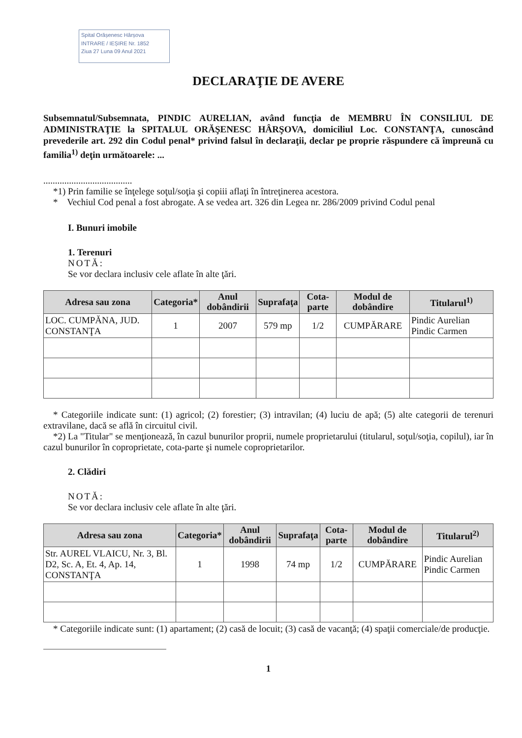Spital Orășenesc Hârșova
INTRARE / IEȘIRE Nr. 1852
Ziua 27 Luna 09 Anul 2021
DECLARAŢIE DE AVERE
Subsemnatul/Subsemnata, PINDIC AURELIAN, având funcţia de MEMBRU ÎN CONSILIUL DE ADMINISTRAŢIE la SPITALUL ORĂŞENESC HÂRŞOVA, domiciliul Loc. CONSTANŢA, cunoscând prevederile art. 292 din Codul penal* privind falsul în declaraţii, declar pe proprie răspundere că împreună cu familia<sup>1)</sup> deţin următoarele: ...
......................................
*1) Prin familie se înţelege soţul/soţia şi copiii aflaţi în întreţinerea acestora.
* Vechiul Cod penal a fost abrogate. A se vedea art. 326 din Legea nr. 286/2009 privind Codul penal
I. Bunuri imobile
1. Terenuri
NOTĂ:
Se vor declara inclusiv cele aflate în alte ţări.
| Adresa sau zona | Categoria* | Anul dobândirii | Suprafaţa | Cota-parte | Modul de dobândire | Titularul<sup>1)</sup> |
| --- | --- | --- | --- | --- | --- | --- |
| LOC. CUMPĂNA, JUD. CONSTANŢA | 1 | 2007 | 579 mp | 1/2 | CUMPĂRARE | Pindic Aurelian Pindic Carmen |
* Categoriile indicate sunt: (1) agricol; (2) forestier; (3) intravilan; (4) luciu de apă; (5) alte categorii de terenuri extravilane, dacă se află în circuitul civil.
*2) La "Titular" se menţionează, în cazul bunurilor proprii, numele proprietarului (titularul, soţul/soţia, copilul), iar în cazul bunurilor în coproprietate, cota-parte şi numele coproprietarilor.
2. Clădiri
NOTĂ:
Se vor declara inclusiv cele aflate în alte ţări.
| Adresa sau zona | Categoria* | Anul dobândirii | Suprafaţa | Cota-parte | Modul de dobândire | Titularul<sup>2)</sup> |
| --- | --- | --- | --- | --- | --- | --- |
| Str. AUREL VLAICU, Nr. 3, Bl. D2, Sc. A, Et. 4, Ap. 14, CONSTANŢA | 1 | 1998 | 74 mp | 1/2 | CUMPĂRARE | Pindic Aurelian Pindic Carmen |
* Categoriile indicate sunt: (1) apartament; (2) casă de locuit; (3) casă de vacanţă; (4) spaţii comerciale/de producţie.
1